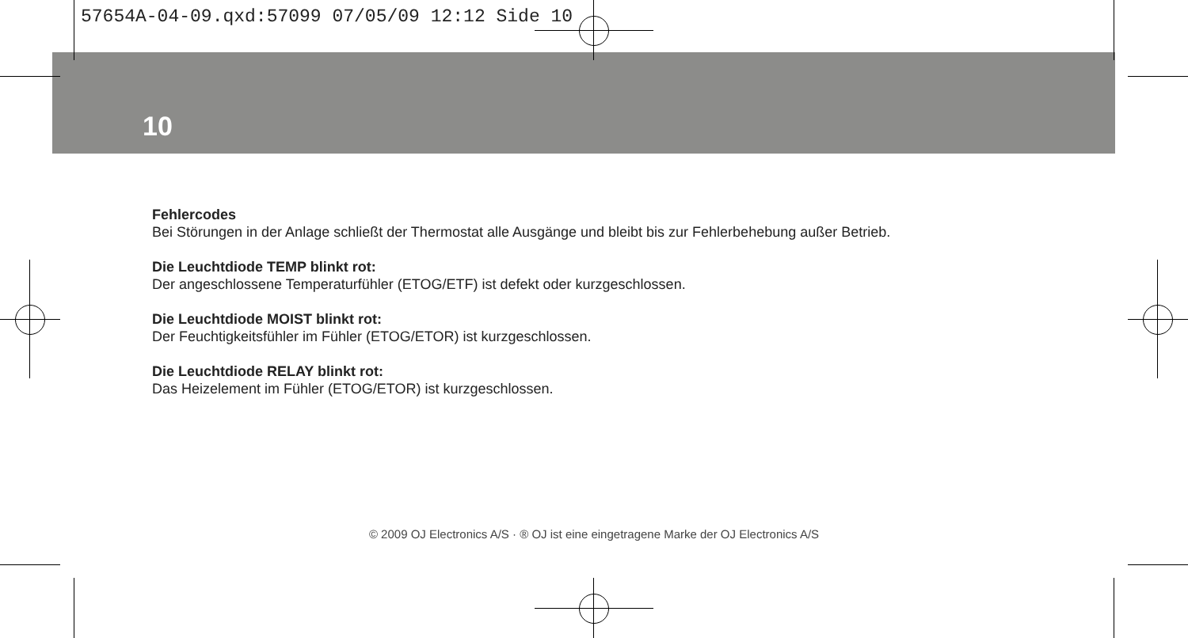57654A-04-09.qxd:57099 07/05/09 12:12 Side 10
10
Fehlercodes
Bei Störungen in der Anlage schließt der Thermostat alle Ausgänge und bleibt bis zur Fehlerbehebung außer Betrieb.
Die Leuchtdiode TEMP blinkt rot:
Der angeschlossene Temperaturfühler (ETOG/ETF) ist defekt oder kurzgeschlossen.
Die Leuchtdiode MOIST blinkt rot:
Der Feuchtigkeitsfühler im Fühler (ETOG/ETOR) ist kurzgeschlossen.
Die Leuchtdiode RELAY blinkt rot:
Das Heizelement im Fühler (ETOG/ETOR) ist kurzgeschlossen.
© 2009 OJ Electronics A/S · ® OJ ist eine eingetragene Marke der OJ Electronics A/S